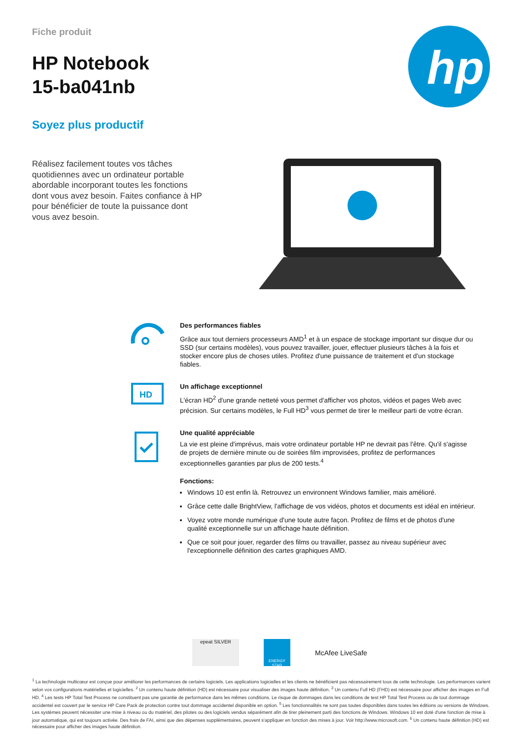Fiche produit
HP Notebook
15-ba041nb
Soyez plus productif
hp
Réalisez facilement toutes vos tâches quotidiennes avec un ordinateur portable abordable incorporant toutes les fonctions dont vous avez besoin. Faites confiance à HP pour bénéficier de toute la puissance dont vous avez besoin.
Des performances fiables
Grâce aux tout derniers processeurs AMD<sup>1</sup> et à un espace de stockage important sur disque dur ou SSD (sur certains modèles), vous pouvez travailler, jouer, effectuer plusieurs tâches à la fois et stocker encore plus de choses utiles. Profitez d'une puissance de traitement et d'un stockage fiables.
HD
Un affichage exceptionnel
L'écran HD<sup>2</sup> d'une grande netteté vous permet d'afficher vos photos, vidéos et pages Web avec précision. Sur certains modèles, le Full HD<sup>3</sup> vous permet de tirer le meilleur parti de votre écran.
Une qualité appréciable
La vie est pleine d'imprévus, mais votre ordinateur portable HP ne devrait pas l'être. Qu'il s'agisse de projets de dernière minute ou de soirées film improvisées, profitez de performances exceptionnelles garanties par plus de 200 tests.<sup>4</sup>
Fonctions:
Windows 10 est enfin là. Retrouvez un environnent Windows familier, mais amélioré.
Grâce cette dalle BrightView, l'affichage de vos vidéos, photos et documents est idéal en intérieur.
Voyez votre monde numérique d'une toute autre façon. Profitez de films et de photos d'une qualité exceptionnelle sur un affichage haute définition.
Que ce soit pour jouer, regarder des films ou travailler, passez au niveau supérieur avec l'exceptionnelle définition des cartes graphiques AMD.
epeat SILVER
ENERGY STAR
McAfee LiveSafe
<sup>1</sup> La technologie multicœur est conçue pour améliorer les performances de certains logiciels. Les applications logicielles et les clients ne bénéficient pas nécessairement tous de cette technologie. Les performances varient selon vos configurations matérielles et logicielles. <sup>2</sup> Un contenu haute définition (HD) est nécessaire pour visualiser des images haute définition. <sup>3</sup> Un contenu Full HD (FHD) est nécessaire pour afficher des images en Full HD. <sup>4</sup> Les tests HP Total Test Process ne constituent pas une garantie de performance dans les mêmes conditions. Le risque de dommages dans les conditions de test HP Total Test Process ou de tout dommage accidentel est couvert par le service HP Care Pack de protection contre tout dommage accidentel disponible en option. <sup>5</sup> Les fonctionnalités ne sont pas toutes disponibles dans toutes les éditions ou versions de Windows. Les systèmes peuvent nécessiter une mise à niveau ou du matériel, des pilotes ou des logiciels vendus séparément afin de tirer pleinement parti des fonctions de Windows. Windows 10 est doté d'une fonction de mise à jour automatique, qui est toujours activée. Des frais de FAI, ainsi que des dépenses supplémentaires, peuvent s'appliquer en fonction des mises à jour. Voir http://www.microsoft.com. <sup>6</sup> Un contenu haute définition (HD) est nécessaire pour afficher des images haute définition.